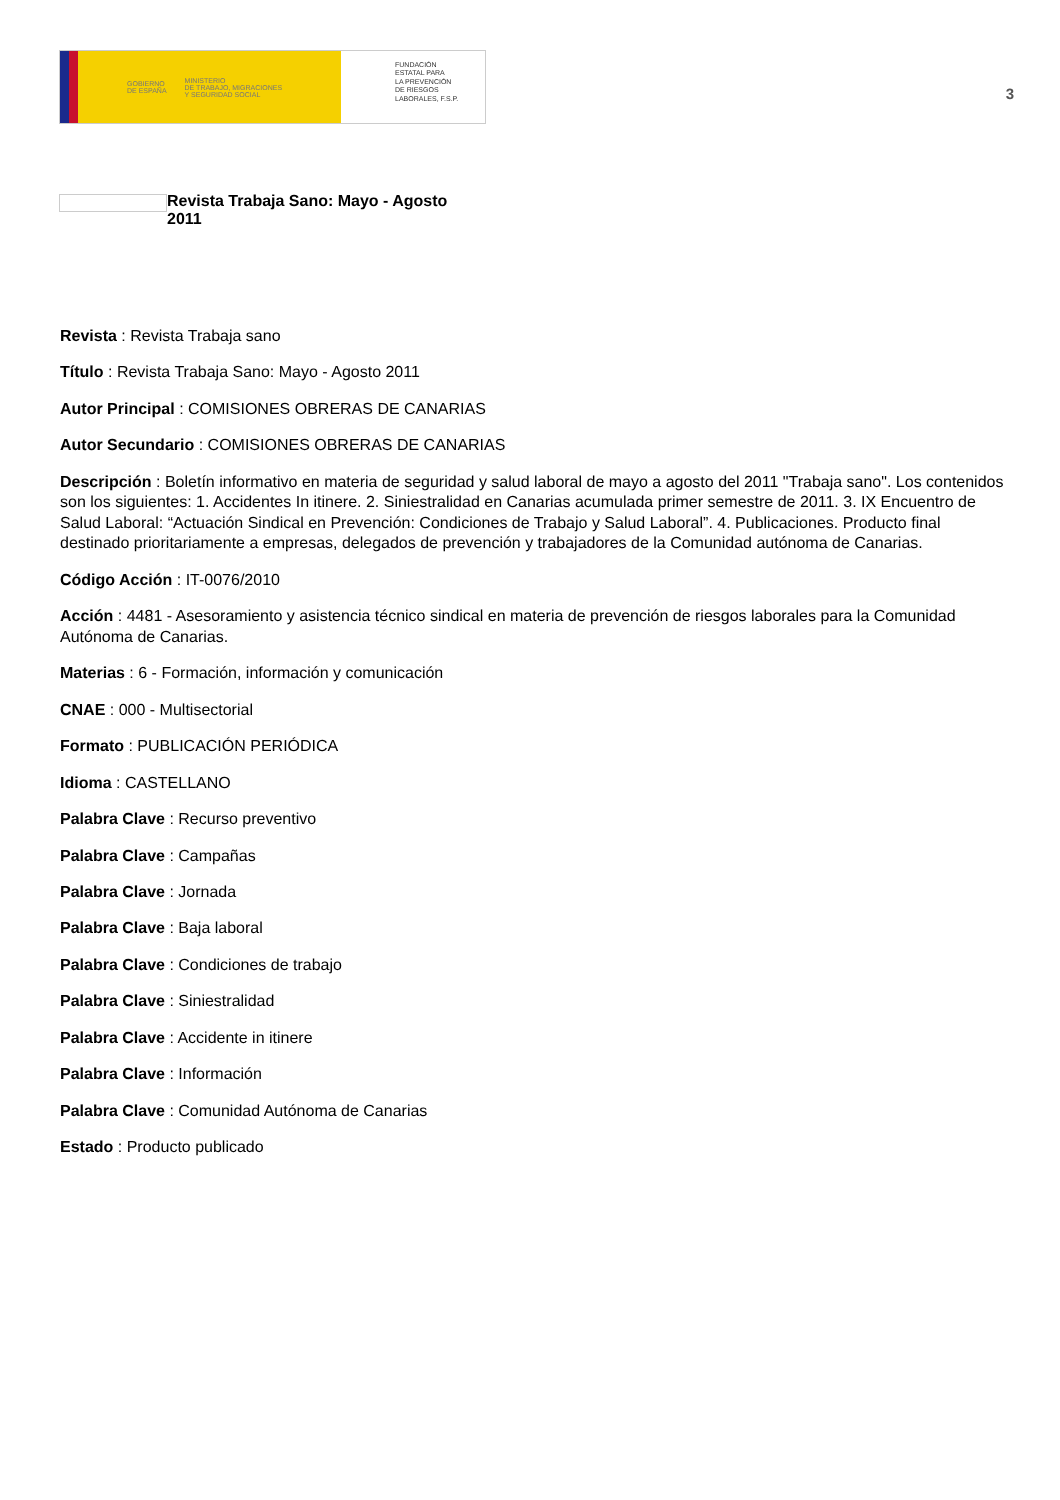GOBIERNO
DE ESPAÑA MINISTERIO
DE TRABAJO, MIGRACIONES
Y SEGURIDAD SOCIAL
FUNDACIÓN
ESTATAL PARA
LA PREVENCIÓN
DE RIESGOS
LABORALES, F.S.P.
3
Revista Trabaja Sano: Mayo - Agosto
2011
Revista : Revista Trabaja sano
Título : Revista Trabaja Sano: Mayo - Agosto 2011
Autor Principal : COMISIONES OBRERAS DE CANARIAS
Autor Secundario : COMISIONES OBRERAS DE CANARIAS
Descripción : Boletín informativo en materia de seguridad y salud laboral de mayo a agosto del 2011 "Trabaja sano". Los contenidos son los siguientes: 1. Accidentes In itinere. 2. Siniestralidad en Canarias acumulada primer semestre de 2011. 3. IX Encuentro de Salud Laboral: “Actuación Sindical en Prevención: Condiciones de Trabajo y Salud Laboral”. 4. Publicaciones. Producto final destinado prioritariamente a empresas, delegados de prevención y trabajadores de la Comunidad autónoma de Canarias.
Código Acción : IT-0076/2010
Acción : 4481 - Asesoramiento y asistencia técnico sindical en materia de prevención de riesgos laborales para la Comunidad Autónoma de Canarias.
Materias : 6 - Formación, información y comunicación
CNAE : 000 - Multisectorial
Formato : PUBLICACIÓN PERIÓDICA
Idioma : CASTELLANO
Palabra Clave : Recurso preventivo
Palabra Clave : Campañas
Palabra Clave : Jornada
Palabra Clave : Baja laboral
Palabra Clave : Condiciones de trabajo
Palabra Clave : Siniestralidad
Palabra Clave : Accidente in itinere
Palabra Clave : Información
Palabra Clave : Comunidad Autónoma de Canarias
Estado : Producto publicado